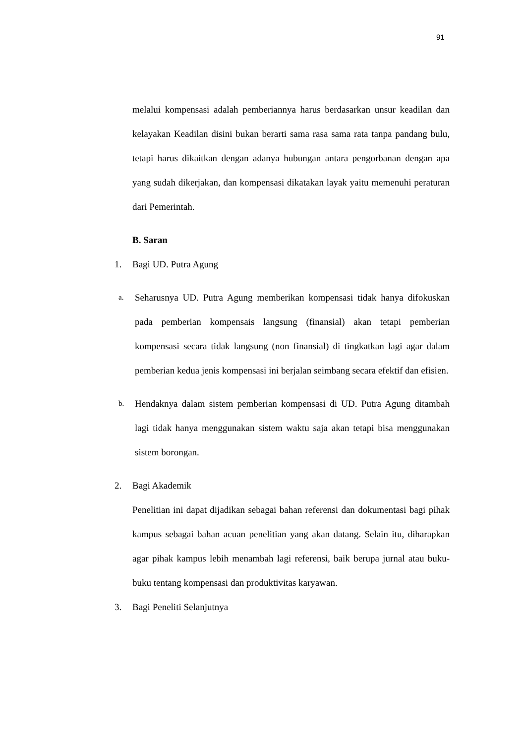91
melalui kompensasi adalah pemberiannya harus berdasarkan unsur keadilan dan kelayakan Keadilan disini bukan berarti sama rasa sama rata tanpa pandang bulu, tetapi harus dikaitkan dengan adanya hubungan antara pengorbanan dengan apa yang sudah dikerjakan, dan kompensasi dikatakan layak yaitu memenuhi peraturan dari Pemerintah.
B. Saran
1.
Bagi UD. Putra Agung
a.
Seharusnya UD. Putra Agung memberikan kompensasi tidak hanya difokuskan pada pemberian kompensais langsung (finansial) akan tetapi pemberian kompensasi secara tidak langsung (non finansial) di tingkatkan lagi agar dalam pemberian kedua jenis kompensasi ini berjalan seimbang secara efektif dan efisien.
b.
Hendaknya dalam sistem pemberian kompensasi di UD. Putra Agung ditambah lagi tidak hanya menggunakan sistem waktu saja akan tetapi bisa menggunakan sistem borongan.
2.
Bagi Akademik
Penelitian ini dapat dijadikan sebagai bahan referensi dan dokumentasi bagi pihak kampus sebagai bahan acuan penelitian yang akan datang. Selain itu, diharapkan agar pihak kampus lebih menambah lagi referensi, baik berupa jurnal atau buku- buku tentang kompensasi dan produktivitas karyawan.
3.
Bagi Peneliti Selanjutnya